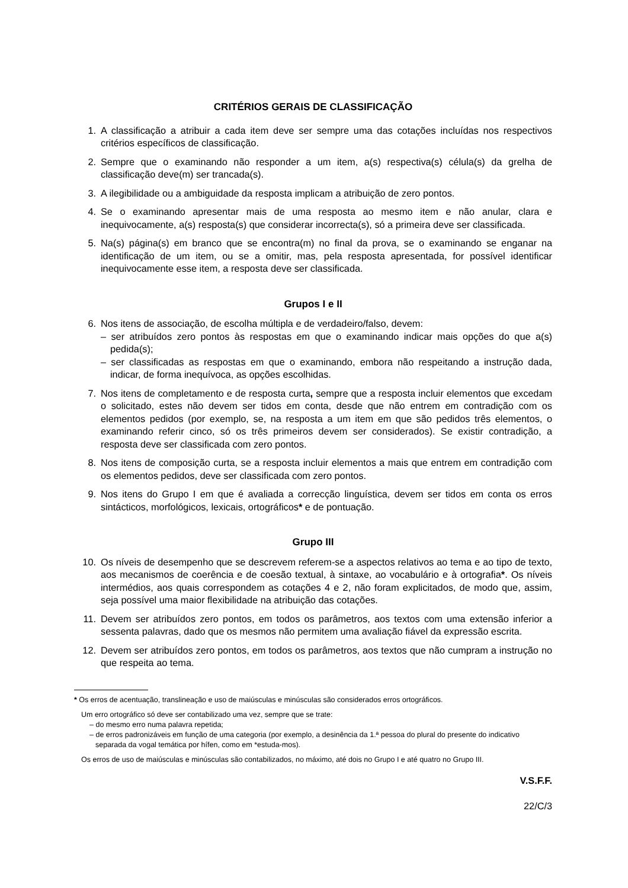CRITÉRIOS GERAIS DE CLASSIFICAÇÃO
1. A classificação a atribuir a cada item deve ser sempre uma das cotações incluídas nos respectivos critérios específicos de classificação.
2. Sempre que o examinando não responder a um item, a(s) respectiva(s) célula(s) da grelha de classificação deve(m) ser trancada(s).
3. A ilegibilidade ou a ambiguidade da resposta implicam a atribuição de zero pontos.
4. Se o examinando apresentar mais de uma resposta ao mesmo item e não anular, clara e inequivocamente, a(s) resposta(s) que considerar incorrecta(s), só a primeira deve ser classificada.
5. Na(s) página(s) em branco que se encontra(m) no final da prova, se o examinando se enganar na identificação de um item, ou se a omitir, mas, pela resposta apresentada, for possível identificar inequivocamente esse item, a resposta deve ser classificada.
Grupos I e II
6. Nos itens de associação, de escolha múltipla e de verdadeiro/falso, devem:
– ser atribuídos zero pontos às respostas em que o examinando indicar mais opções do que a(s) pedida(s);
– ser classificadas as respostas em que o examinando, embora não respeitando a instrução dada, indicar, de forma inequívoca, as opções escolhidas.
7. Nos itens de completamento e de resposta curta, sempre que a resposta incluir elementos que excedam o solicitado, estes não devem ser tidos em conta, desde que não entrem em contradição com os elementos pedidos (por exemplo, se, na resposta a um item em que são pedidos três elementos, o examinando referir cinco, só os três primeiros devem ser considerados). Se existir contradição, a resposta deve ser classificada com zero pontos.
8. Nos itens de composição curta, se a resposta incluir elementos a mais que entrem em contradição com os elementos pedidos, deve ser classificada com zero pontos.
9. Nos itens do Grupo I em que é avaliada a correcção linguística, devem ser tidos em conta os erros sintácticos, morfológicos, lexicais, ortográficos* e de pontuação.
Grupo III
10. Os níveis de desempenho que se descrevem referem-se a aspectos relativos ao tema e ao tipo de texto, aos mecanismos de coerência e de coesão textual, à sintaxe, ao vocabulário e à ortografia*. Os níveis intermédios, aos quais correspondem as cotações 4 e 2, não foram explicitados, de modo que, assim, seja possível uma maior flexibilidade na atribuição das cotações.
11. Devem ser atribuídos zero pontos, em todos os parâmetros, aos textos com uma extensão inferior a sessenta palavras, dado que os mesmos não permitem uma avaliação fiável da expressão escrita.
12. Devem ser atribuídos zero pontos, em todos os parâmetros, aos textos que não cumpram a instrução no que respeita ao tema.
* Os erros de acentuação, translineação e uso de maiúsculas e minúsculas são considerados erros ortográficos.
Um erro ortográfico só deve ser contabilizado uma vez, sempre que se trate:
– do mesmo erro numa palavra repetida;
– de erros padronizáveis em função de uma categoria (por exemplo, a desinência da 1.ª pessoa do plural do presente do indicativo separada da vogal temática por hífen, como em *estuda-mos).
Os erros de uso de maiúsculas e minúsculas são contabilizados, no máximo, até dois no Grupo I e até quatro no Grupo III.
V.S.F.F.
22/C/3